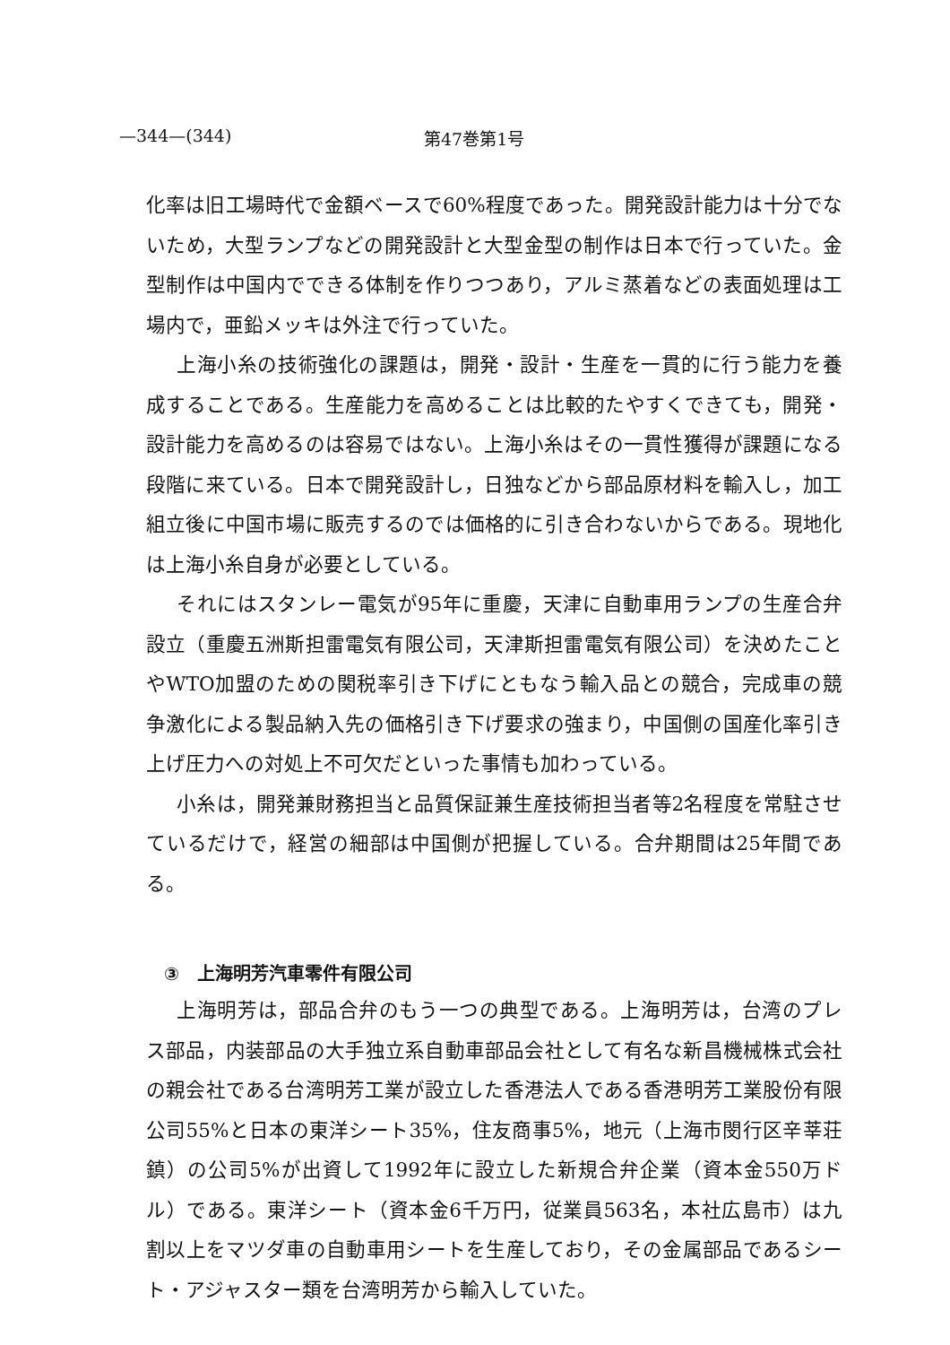—344—(344) 第47巻第1号
化率は旧工場時代で金額ベースで60%程度であった。開発設計能力は十分でないため，大型ランプなどの開発設計と大型金型の制作は日本で行っていた。金型制作は中国内でできる体制を作りつつあり，アルミ蒸着などの表面処理は工場内で，亜鉛メッキは外注で行っていた。
上海小糸の技術強化の課題は，開発・設計・生産を一貫的に行う能力を養成することである。生産能力を高めることは比較的たやすくできても，開発・設計能力を高めるのは容易ではない。上海小糸はその一貫性獲得が課題になる段階に来ている。日本で開発設計し，日独などから部品原材料を輸入し，加工組立後に中国市場に販売するのでは価格的に引き合わないからである。現地化は上海小糸自身が必要としている。
それにはスタンレー電気が95年に重慶，天津に自動車用ランプの生産合弁設立（重慶五洲斯担雷電気有限公司，天津斯担雷電気有限公司）を決めたことやWTO加盟のための関税率引き下げにともなう輸入品との競合，完成車の競争激化による製品納入先の価格引き下げ要求の強まり，中国側の国産化率引き上げ圧力への対処上不可欠だといった事情も加わっている。
小糸は，開発兼財務担当と品質保証兼生産技術担当者等2名程度を常駐させているだけで，経営の細部は中国側が把握している。合弁期間は25年間である。
③　上海明芳汽車零件有限公司
上海明芳は，部品合弁のもう一つの典型である。上海明芳は，台湾のプレス部品，内装部品の大手独立系自動車部品会社として有名な新昌機械株式会社の親会社である台湾明芳工業が設立した香港法人である香港明芳工業股份有限公司55%と日本の東洋シート35%，住友商事5%，地元（上海市閔行区辛莘荘鎮）の公司5%が出資して1992年に設立した新規合弁企業（資本金550万ドル）である。東洋シート（資本金6千万円，従業員563名，本社広島市）は九割以上をマツダ車の自動車用シートを生産しており，その金属部品であるシート・アジャスター類を台湾明芳から輸入していた。